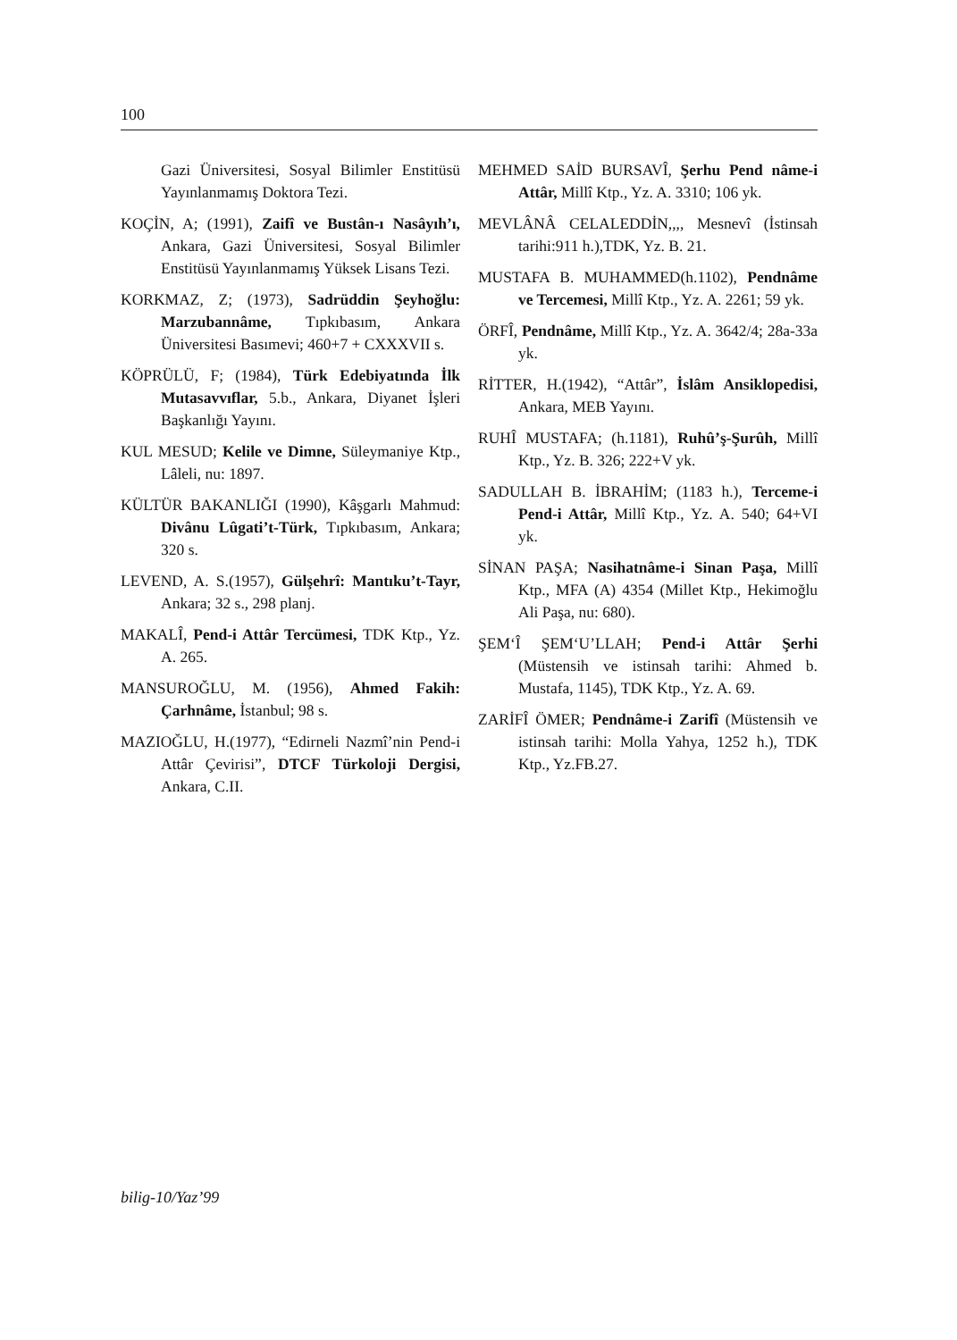100
Gazi Üniversitesi, Sosyal Bilimler Enstitüsü Yayınlanmamış Doktora Tezi.
KOÇİN, A; (1991), Zaifî ve Bustân-ı Nasâyıh’ı, Ankara, Gazi Üniversitesi, Sosyal Bilimler Enstitüsü Yayınlanmamış Yüksek Lisans Tezi.
KORKMAZ, Z; (1973), Sadrüddin Şeyhoğlu: Marzubannâme, Tıpkıbasım, Ankara Üniversitesi Basımevi; 460+7 + CXXXVII s.
KÖPRÜLÜ, F; (1984), Türk Edebiyatında İlk Mutasavvıflar, 5.b., Ankara, Diyanet İşleri Başkanlığı Yayını.
KUL MESUD; Kelile ve Dimne, Süleymaniye Ktp., Lâleli, nu: 1897.
KÜLTÜR BAKANLIĞI (1990), Kâşgarlı Mahmud: Divânu Lûgati’t-Türk, Tıpkıbasım, Ankara; 320 s.
LEVEND, A. S.(1957), Gülşehrî: Mantıku’t-Tayr, Ankara; 32 s., 298 planj.
MAKALÎ, Pend-i Attâr Tercümesi, TDK Ktp., Yz. A. 265.
MANSUROĞLU, M. (1956), Ahmed Fakih: Çarhnâme, İstanbul; 98 s.
MAZIOĞLU, H.(1977), “Edirneli Nazmî’nin Pend-i Attâr Çevirisi”, DTCF Türkoloji Dergisi, Ankara, C.II.
MEHMED SAİD BURSAVÎ, Şerhu Pend nâme-i Attâr, Millî Ktp., Yz. A. 3310; 106 yk.
MEVLÂNÂ CELALEDDİN,,,, Mesnevî (İstinsah tarihi:911 h.),TDK, Yz. B. 21.
MUSTAFA B. MUHAMMED(h.1102), Pendnâme ve Tercemesi, Millî Ktp., Yz. A. 2261; 59 yk.
ÖRFÎ, Pendnâme, Millî Ktp., Yz. A. 3642/4; 28a-33a yk.
RİTTER, H.(1942), “Attâr”, İslâm Ansiklopedisi, Ankara, MEB Yayını.
RUHÎ MUSTAFA; (h.1181), Ruhû’ş-Şurûh, Millî Ktp., Yz. B. 326; 222+V yk.
SADULLAH B. İBRAHİM; (1183 h.), Terceme-i Pend-i Attâr, Millî Ktp., Yz. A. 540; 64+VI yk.
SİNAN PAŞA; Nasihatnâme-i Sinan Paşa, Millî Ktp., MFA (A) 4354 (Millet Ktp., Hekimoğlu Ali Paşa, nu: 680).
ŞEM‘Î ŞEM‘U’LLAH; Pend-i Attâr Şerhi (Müstensih ve istinsah tarihi: Ahmed b. Mustafa, 1145), TDK Ktp., Yz. A. 69.
ZARİFÎ ÖMER; Pendnâme-i Zarifî (Müstensih ve istinsah tarihi: Molla Yahya, 1252 h.), TDK Ktp., Yz.FB.27.
bilig-10/Yaz’99